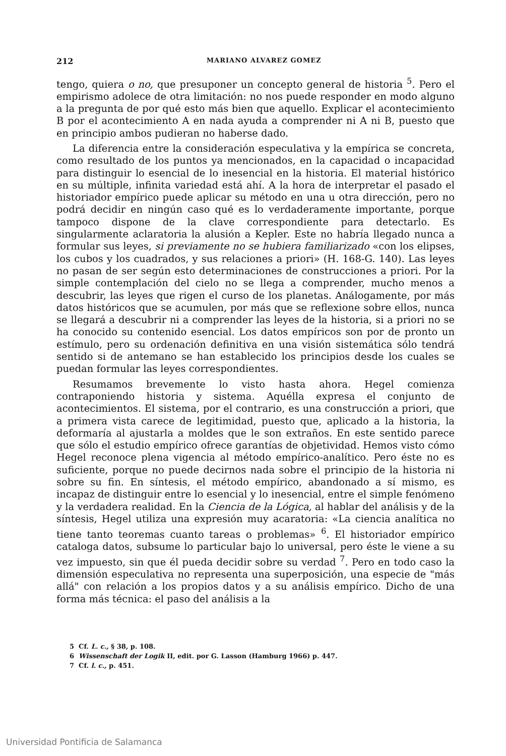212 MARIANO ALVAREZ GOMEZ
tengo, quiera o no, que presuponer un concepto general de historia <sup>5</sup>. Pero el empirismo adolece de otra limitación: no nos puede responder en modo alguno a la pregunta de por qué esto más bien que aquello. Explicar el acontecimiento B por el acontecimiento A en nada ayuda a comprender ni A ni B, puesto que en principio ambos pudieran no haberse dado.
La diferencia entre la consideración especulativa y la empírica se concreta, como resultado de los puntos ya mencionados, en la capacidad o incapacidad para distinguir lo esencial de lo inesencial en la historia. El material histórico en su múltiple, infinita variedad está ahí. A la hora de interpretar el pasado el historiador empírico puede aplicar su método en una u otra dirección, pero no podrá decidir en ningún caso qué es lo verdaderamente importante, porque tampoco dispone de la clave correspondiente para detectarlo. Es singularmente aclaratoria la alusión a Kepler. Este no habría llegado nunca a formular sus leyes, si previamente no se hubiera familiarizado «con los elipses, los cubos y los cuadrados, y sus relaciones a priori» (H. 168-G. 140). Las leyes no pasan de ser según esto determinaciones de construcciones a priori. Por la simple contemplación del cielo no se llega a comprender, mucho menos a descubrir, las leyes que rigen el curso de los planetas. Análogamente, por más datos históricos que se acumulen, por más que se reflexione sobre ellos, nunca se llegará a descubrir ni a comprender las leyes de la historia, si a priori no se ha conocido su contenido esencial. Los datos empíricos son por de pronto un estímulo, pero su ordenación definitiva en una visión sistemática sólo tendrá sentido si de antemano se han establecido los principios desde los cuales se puedan formular las leyes correspondientes.
Resumamos brevemente lo visto hasta ahora. Hegel comienza contraponiendo historia y sistema. Aquélla expresa el conjunto de acontecimientos. El sistema, por el contrario, es una construcción a priori, que a primera vista carece de legitimidad, puesto que, aplicado a la historia, la deformaría al ajustarla a moldes que le son extraños. En este sentido parece que sólo el estudio empírico ofrece garantías de objetividad. Hemos visto cómo Hegel reconoce plena vigencia al método empírico-analítico. Pero éste no es suficiente, porque no puede decirnos nada sobre el principio de la historia ni sobre su fin. En síntesis, el método empírico, abandonado a sí mismo, es incapaz de distinguir entre lo esencial y lo inesencial, entre el simple fenómeno y la verdadera realidad. En la Ciencia de la Lógica, al hablar del análisis y de la síntesis, Hegel utiliza una expresión muy acaratoria: «La ciencia analítica no tiene tanto teoremas cuanto tareas o problemas» <sup>6</sup>. El historiador empírico cataloga datos, subsume lo particular bajo lo universal, pero éste le viene a su vez impuesto, sin que él pueda decidir sobre su verdad <sup>7</sup>. Pero en todo caso la dimensión especulativa no representa una superposición, una especie de "más allá" con relación a los propios datos y a su análisis empírico. Dicho de una forma más técnica: el paso del análisis a la
5 Cf. L. c., § 38, p. 108.
6 Wissenschaft der Logik II, edit. por G. Lasson (Hamburg 1966) p. 447.
7 Cf. l. c., p. 451.
Universidad Pontificia de Salamanca